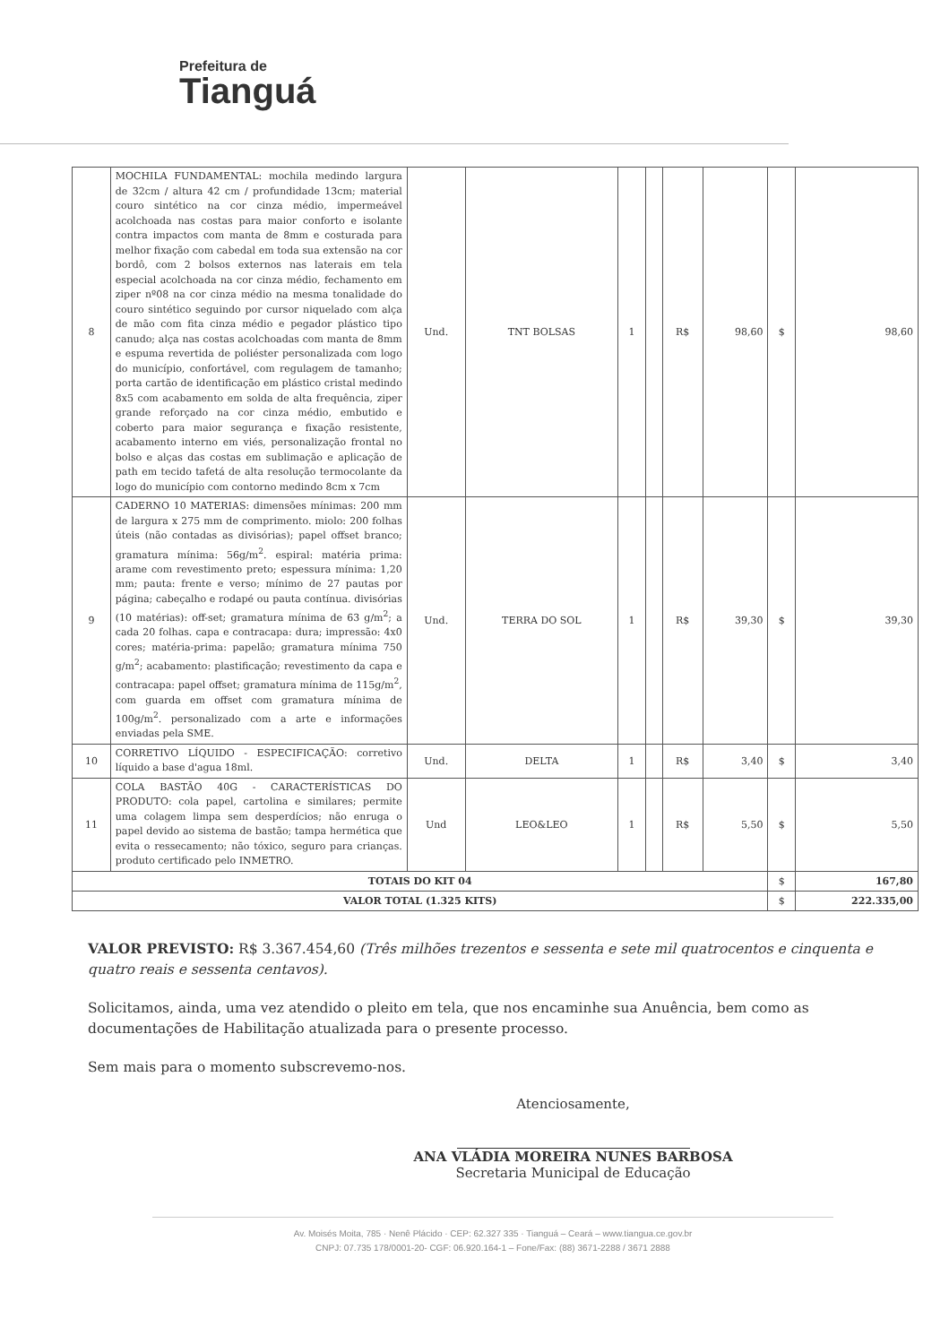Prefeitura de
Tianguá
| 8 | MOCHILA FUNDAMENTAL: mochila medindo largura de 32cm / altura 42 cm / profundidade 13cm; material couro sintético na cor cinza médio, impermeável acolchoada nas costas para maior conforto e isolante contra impactos com manta de 8mm e costurada para melhor fixação com cabedal em toda sua extensão na cor bordô, com 2 bolsos externos nas laterais em tela especial acolchoada na cor cinza médio, fechamento em ziper nº08 na cor cinza médio na mesma tonalidade do couro sintético seguindo por cursor niquelado com alça de mão com fita cinza médio e pegador plástico tipo canudo; alça nas costas acolchoadas com manta de 8mm e espuma revertida de poliéster personalizada com logo do município, confortável, com regulagem de tamanho; porta cartão de identificação em plástico cristal medindo 8x5 com acabamento em solda de alta frequência, ziper grande reforçado na cor cinza médio, embutido e coberto para maior segurança e fixação resistente, acabamento interno em viés, personalização frontal no bolso e alças das costas em sublimação e aplicação de path em tecido tafetá de alta resolução termocolante da logo do município com contorno medindo 8cm x 7cm | Und. | TNT BOLSAS | 1 | | R$ | 98,60 | $ | 98,60 |
| 9 | CADERNO 10 MATERIAS: dimensões mínimas: 200 mm de largura x 275 mm de comprimento. miolo: 200 folhas úteis (não contadas as divisórias); papel offset branco; gramatura mínima: 56g/m<sup>2</sup>. espiral: matéria prima: arame com revestimento preto; espessura mínima: 1,20 mm; pauta: frente e verso; mínimo de 27 pautas por página; cabeçalho e rodapé ou pauta contínua. divisórias (10 matérias): off-set; gramatura mínima de 63 g/m<sup>2</sup>; a cada 20 folhas. capa e contracapa: dura; impressão: 4x0 cores; matéria-prima: papelão; gramatura mínima 750 g/m<sup>2</sup>; acabamento: plastificação; revestimento da capa e contracapa: papel offset; gramatura mínima de 115g/m<sup>2</sup>, com guarda em offset com gramatura mínima de 100g/m<sup>2</sup>. personalizado com a arte e informações enviadas pela SME. | Und. | TERRA DO SOL | 1 | | R$ | 39,30 | $ | 39,30 |
| 10 | CORRETIVO LÍQUIDO - ESPECIFICAÇÃO: corretivo líquido a base d'agua 18ml. | Und. | DELTA | 1 | | R$ | 3,40 | $ | 3,40 |
| 11 | COLA BASTÃO 40G - CARACTERÍSTICAS DO PRODUTO: cola papel, cartolina e similares; permite uma colagem limpa sem desperdícios; não enruga o papel devido ao sistema de bastão; tampa hermética que evita o ressecamento; não tóxico, seguro para crianças. produto certificado pelo INMETRO. | Und | LEO&LEO | 1 | | R$ | 5,50 | $ | 5,50 |
| TOTAIS DO KIT 04 | | | | | | | | $ | 167,80 |
| VALOR TOTAL (1.325 KITS) | | | | | | | | $ | 222.335,00 |
VALOR PREVISTO: R$ 3.367.454,60 (Três milhões trezentos e sessenta e sete mil quatrocentos e cinquenta e quatro reais e sessenta centavos).
Solicitamos, ainda, uma vez atendido o pleito em tela, que nos encaminhe sua Anuência, bem como as documentações de Habilitação atualizada para o presente processo.
Sem mais para o momento subscrevemo-nos.
Atenciosamente,
ANA VLÁDIA MOREIRA NUNES BARBOSA
Secretaria Municipal de Educação
Av. Moisés Moita, 785 · Nenê Plácido · CEP: 62.327 335 · Tianguá – Ceará – www.tiangua.ce.gov.br
CNPJ: 07.735 178/0001-20- CGF: 06.920.164-1 – Fone/Fax: (88) 3671-2288 / 3671 2888